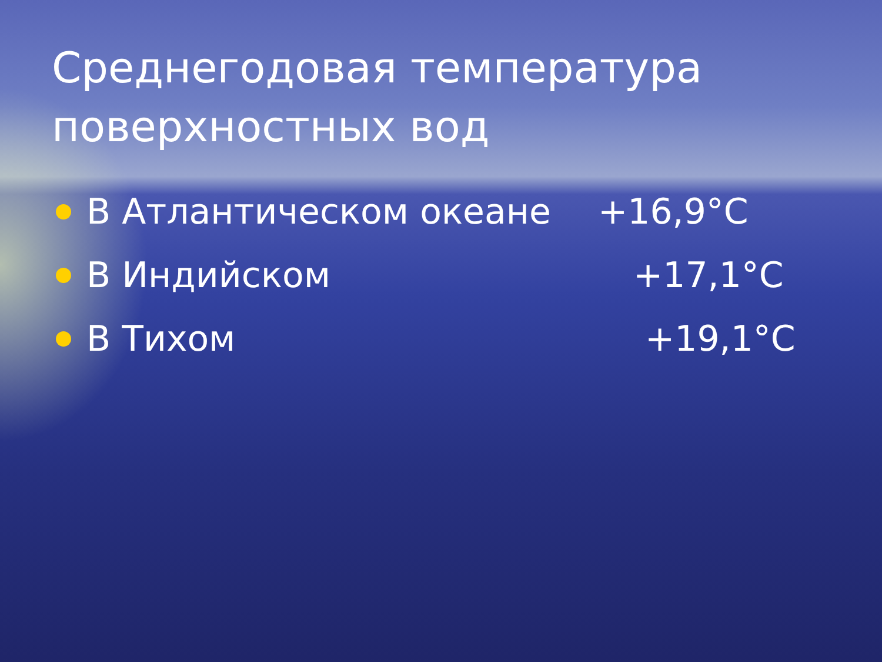Среднегодовая температура поверхностных вод
В Атлантическом океане +16,9°С
В Индийском +17,1°С
В Тихом +19,1°С